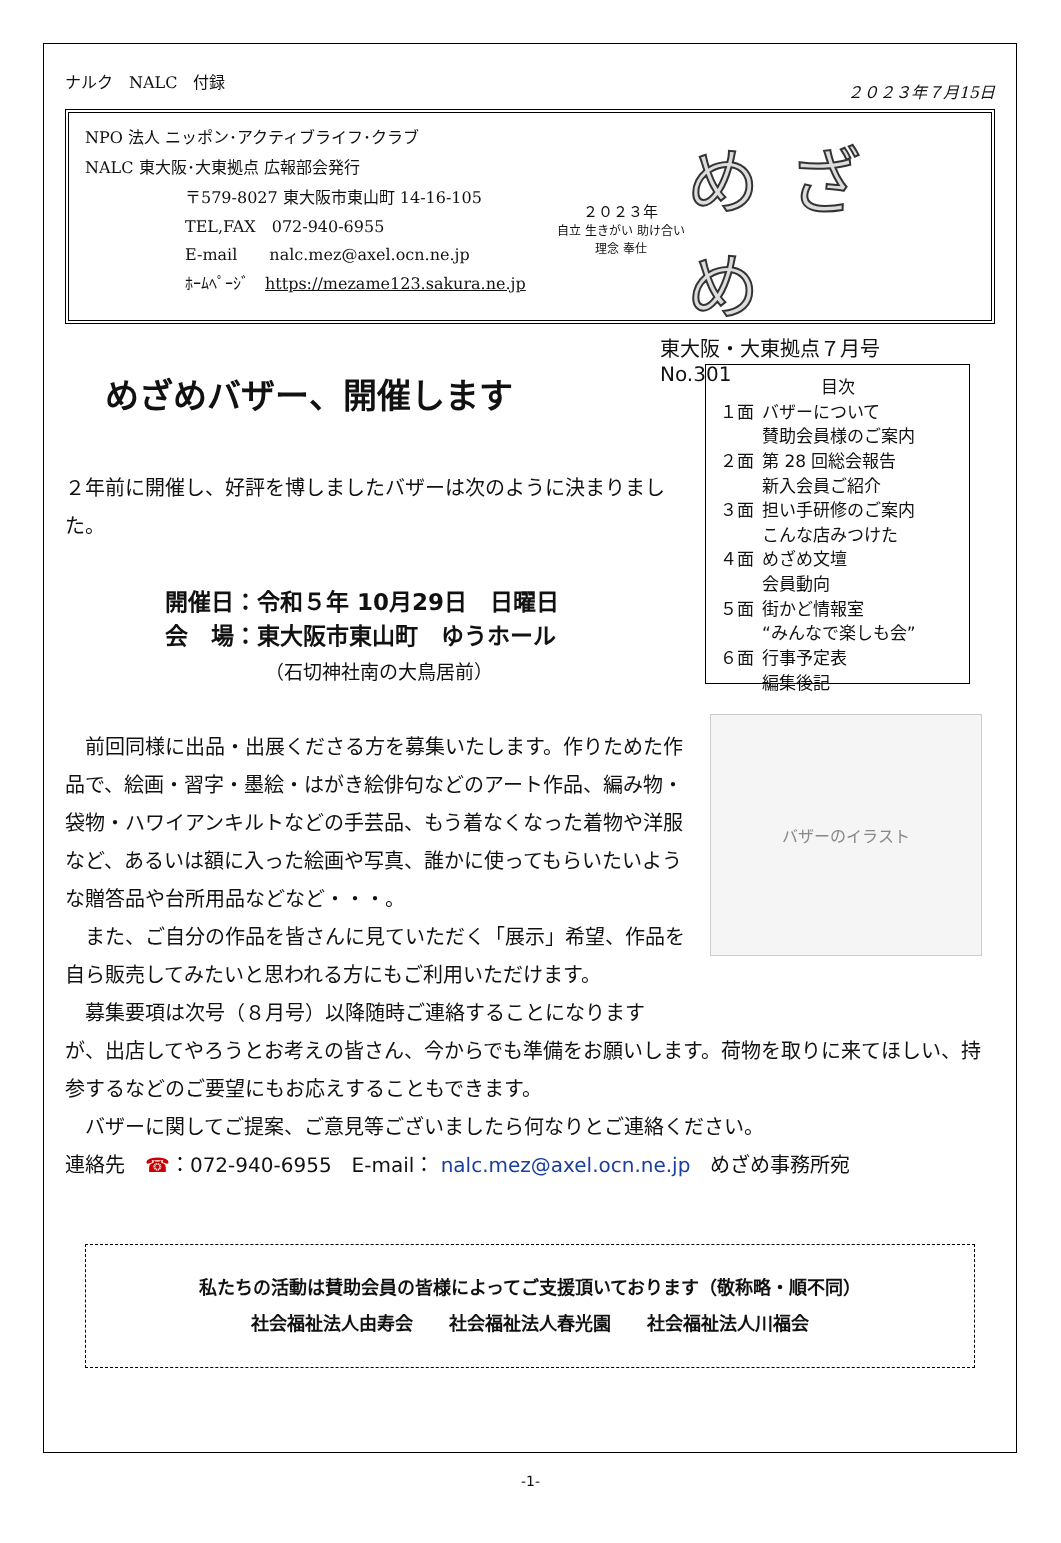ナルク　NALC　付録 ２０２３年７月15日
NPO 法人 ニッポン･アクティブライフ･クラブ
NALC 東大阪･大東拠点 広報部会発行
〒579-8027 東大阪市東山町 14-16-105
TEL,FAX　072-940-6955
E-mail　　nalc.mez@axel.ocn.ne.jp
ﾎｰﾑﾍﾟｰｼﾞ　https://mezame123.sakura.ne.jp
２０２３年
自立 生きがい 助け合い 理念 奉仕
めざめ
東大阪・大東拠点７月号
No.301
めざめバザー、開催します
２年前に開催し、好評を博しましたバザーは次のように決まりました。
開催日：令和５年 10月29日　日曜日
会　場：東大阪市東山町　ゆうホール
（石切神社南の大鳥居前）
　前回同様に出品・出展くださる方を募集いたします。作りためた作品で、絵画・習字・墨絵・はがき絵俳句などのアート作品、編み物・袋物・ハワイアンキルトなどの手芸品、もう着なくなった着物や洋服など、あるいは額に入った絵画や写真、誰かに使ってもらいたいような贈答品や台所用品などなど・・・。
　また、ご自分の作品を皆さんに見ていただく「展示」希望、作品を自ら販売してみたいと思われる方にもご利用いただけます。
　募集要項は次号（８月号）以降随時ご連絡することになります
目次
| １面 | バザーについて 賛助会員様のご案内 |
| ２面 | 第 28 回総会報告 新入会員ご紹介 |
| ３面 | 担い手研修のご案内 こんな店みつけた |
| ４面 | めざめ文壇 会員動向 |
| ５面 | 街かど情報室 “みんなで楽しも会” |
| ６面 | 行事予定表 編集後記 |
バザーのイラスト
が、出店してやろうとお考えの皆さん、今からでも準備をお願いします。荷物を取りに来てほしい、持参するなどのご要望にもお応えすることもできます。
　バザーに関してご提案、ご意見等ございましたら何なりとご連絡ください。
連絡先　☎：072-940-6955　E-mail： nalc.mez@axel.ocn.ne.jp　めざめ事務所宛
私たちの活動は賛助会員の皆様によってご支援頂いております（敬称略・順不同）
社会福祉法人由寿会　　社会福祉法人春光園　　社会福祉法人川福会
-1-